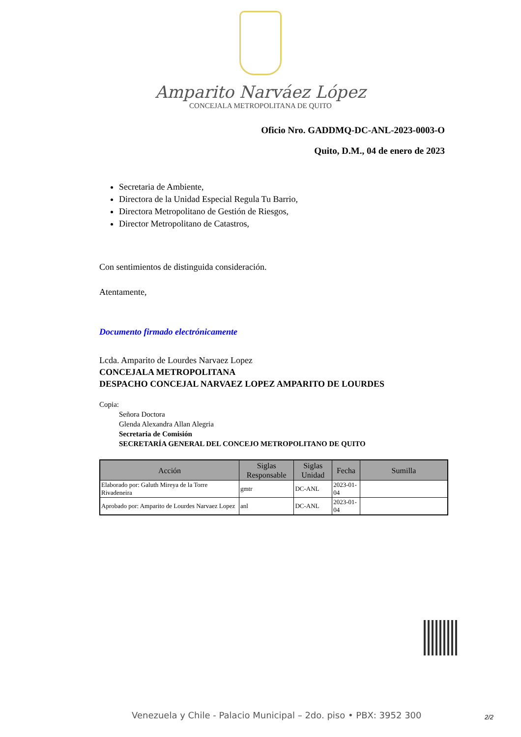Amparito Narváez López
CONCEJALA METROPOLITANA DE QUITO
Oficio Nro. GADDMQ-DC-ANL-2023-0003-O
Quito, D.M., 04 de enero de 2023
Secretaria de Ambiente,
Directora de la Unidad Especial Regula Tu Barrio,
Directora Metropolitano de Gestión de Riesgos,
Director Metropolitano de Catastros,
Con sentimientos de distinguida consideración.
Atentamente,
Documento firmado electrónicamente
Lcda. Amparito de Lourdes Narvaez Lopez
CONCEJALA METROPOLITANA
DESPACHO CONCEJAL NARVAEZ LOPEZ AMPARITO DE LOURDES
Copia:
Señora Doctora
Glenda Alexandra Allan Alegria
Secretaria de Comisión
SECRETARÍA GENERAL DEL CONCEJO METROPOLITANO DE QUITO
| Acción | Siglas Responsable | Siglas Unidad | Fecha | Sumilla |
| --- | --- | --- | --- | --- |
| Elaborado por: Galuth Mireya de la Torre Rivadeneira | gmtr | DC-ANL | 2023-01-04 | |
| Aprobado por: Amparito de Lourdes Narvaez Lopez | anl | DC-ANL | 2023-01-04 | |
Venezuela y Chile - Palacio Municipal – 2do. piso • PBX: 3952 300
2/2